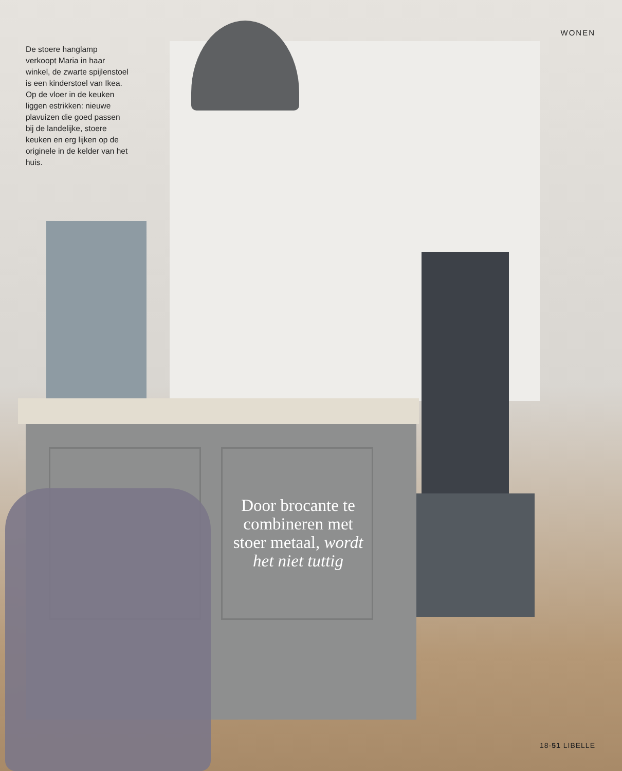WONEN
De stoere hanglamp verkoopt Maria in haar winkel, de zwarte spijlenstoel is een kinderstoel van Ikea. Op de vloer in de keuken liggen estrikken: nieuwe plavuizen die goed passen bij de landelijke, stoere keuken en erg lijken op de originele in de kelder van het huis.
Door brocante te combineren met stoer metaal, wordt het niet tuttig
18-51 LIBELLE